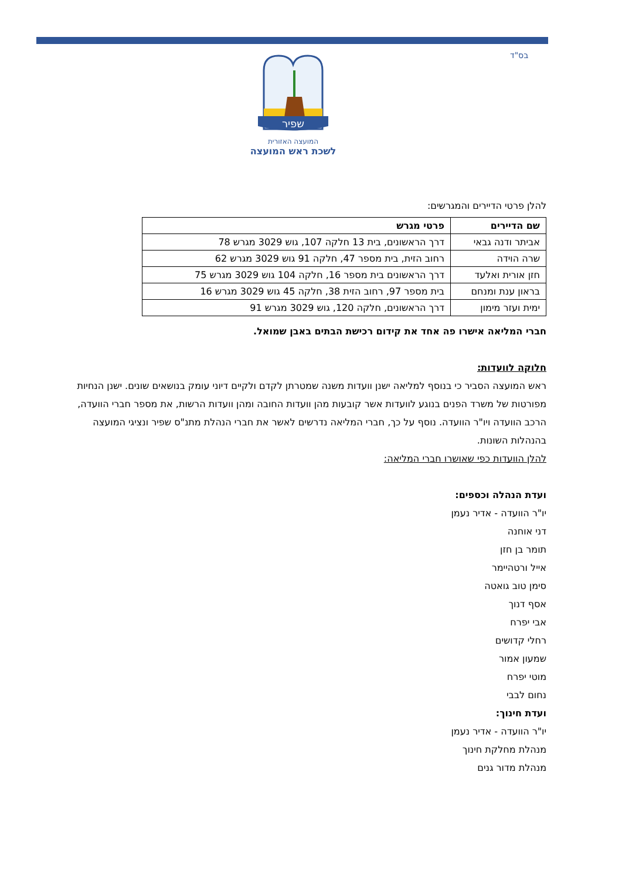בס"ד
שפיר
המועצה האזורית
לשכת ראש המועצה
להלן פרטי הדיירים והמגרשים:
| שם הדיירים | פרטי מגרש |
| --- | --- |
| אביתר ודנה גבאי | דרך הראשונים, בית 13 חלקה 107, גוש 3029 מגרש 78 |
| שרה הוידה | רחוב הזית, בית מספר 47, חלקה 91 גוש 3029 מגרש 62 |
| חזן אורית ואלעד | דרך הראשונים בית מספר 16, חלקה 104 גוש 3029 מגרש 75 |
| בראון ענת ומנחם | בית מספר 97, רחוב הזית 38, חלקה 45 גוש 3029 מגרש 16 |
| ימית ועזר מימון | דרך הראשונים, חלקה 120, גוש 3029 מגרש 91 |
חברי המליאה אישרו פה אחד את קידום רכישת הבתים באבן שמואל.
חלוקה לוועדות:
ראש המועצה הסביר כי בנוסף למליאה ישנן וועדות משנה שמטרתן לקדם ולקיים דיוני עומק בנושאים שונים. ישנן הנחיות מפורטות של משרד הפנים בנוגע לוועדות אשר קובעות מהן וועדות החובה ומהן וועדות הרשות, את מספר חברי הוועדה, הרכב הוועדה ויו"ר הוועדה. נוסף על כך, חברי המליאה נדרשים לאשר את חברי הנהלת מתנ"ס שפיר ונציגי המועצה בהנהלות השונות.
להלן הוועדות כפי שאושרו חברי המליאה:
ועדת הנהלה וכספים:
יו"ר הוועדה - אדיר נעמן
דני אוחנה
תומר בן חזן
אייל ורטהיימר
סימן טוב גואטה
אסף דנוך
אבי יפרח
רחלי קדושים
שמעון אמור
מוטי יפרח
נחום לבבי
ועדת חינוך:
יו"ר הוועדה - אדיר נעמן
מנהלת מחלקת חינוך
מנהלת מדור גנים